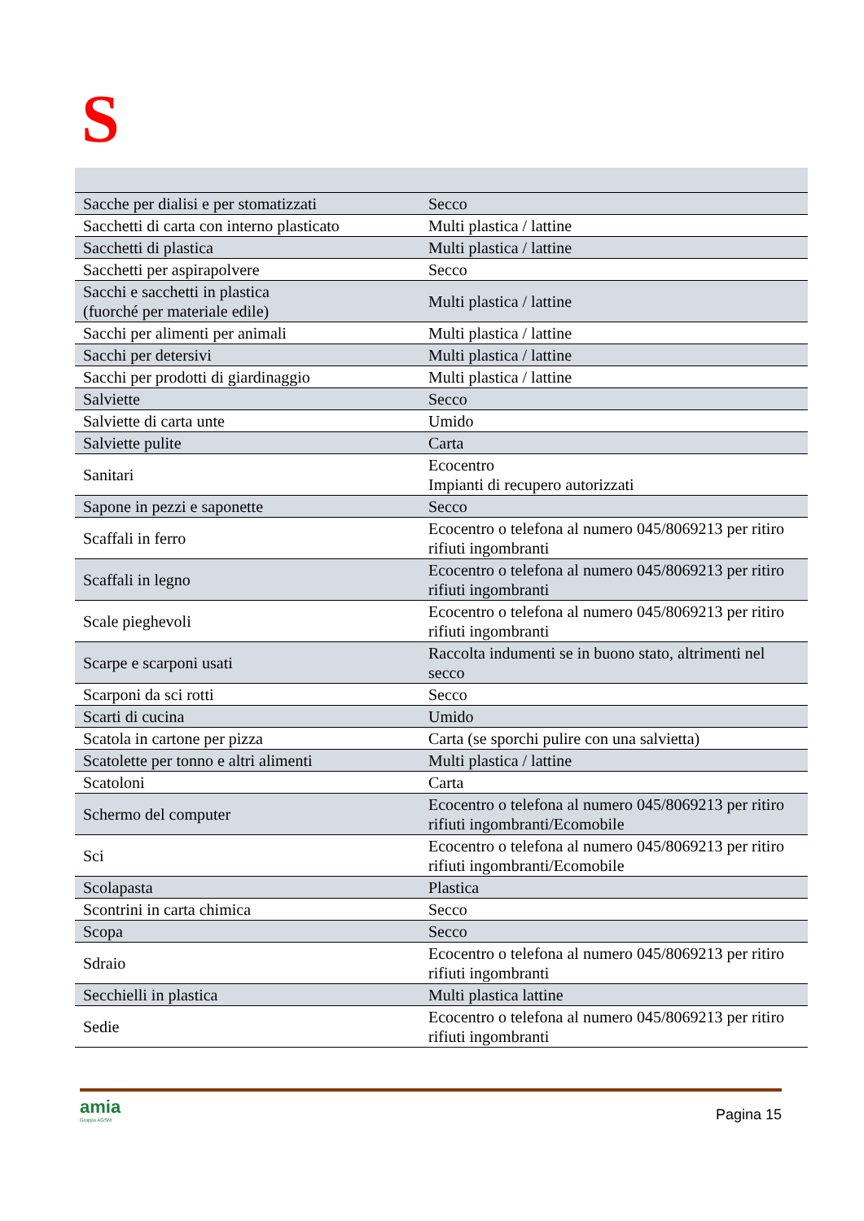S
| Sacche per dialisi e per stomatizzati | Secco |
| Sacchetti di carta con interno plasticato | Multi plastica / lattine |
| Sacchetti di plastica | Multi plastica / lattine |
| Sacchetti per aspirapolvere | Secco |
| Sacchi e sacchetti in plastica (fuorché per materiale edile) | Multi plastica / lattine |
| Sacchi per alimenti per animali | Multi plastica / lattine |
| Sacchi per detersivi | Multi plastica / lattine |
| Sacchi per prodotti di giardinaggio | Multi plastica / lattine |
| Salviette | Secco |
| Salviette di carta unte | Umido |
| Salviette pulite | Carta |
| Sanitari | Ecocentro Impianti di recupero autorizzati |
| Sapone in pezzi e saponette | Secco |
| Scaffali in ferro | Ecocentro o telefona al numero 045/8069213 per ritiro rifiuti ingombranti |
| Scaffali in legno | Ecocentro o telefona al numero 045/8069213 per ritiro rifiuti ingombranti |
| Scale pieghevoli | Ecocentro o telefona al numero 045/8069213 per ritiro rifiuti ingombranti |
| Scarpe e scarponi usati | Raccolta indumenti se in buono stato, altrimenti nel secco |
| Scarponi da sci rotti | Secco |
| Scarti di cucina | Umido |
| Scatola in cartone per pizza | Carta (se sporchi pulire con una salvietta) |
| Scatolette per tonno e altri alimenti | Multi plastica / lattine |
| Scatoloni | Carta |
| Schermo del computer | Ecocentro o telefona al numero 045/8069213 per ritiro rifiuti ingombranti/Ecomobile |
| Sci | Ecocentro o telefona al numero 045/8069213 per ritiro rifiuti ingombranti/Ecomobile |
| Scolapasta | Plastica |
| Scontrini in carta chimica | Secco |
| Scopa | Secco |
| Sdraio | Ecocentro o telefona al numero 045/8069213 per ritiro rifiuti ingombranti |
| Secchielli in plastica | Multi plastica lattine |
| Sedie | Ecocentro o telefona al numero 045/8069213 per ritiro rifiuti ingombranti |
amia
Gruppo AGSM
Pagina 15